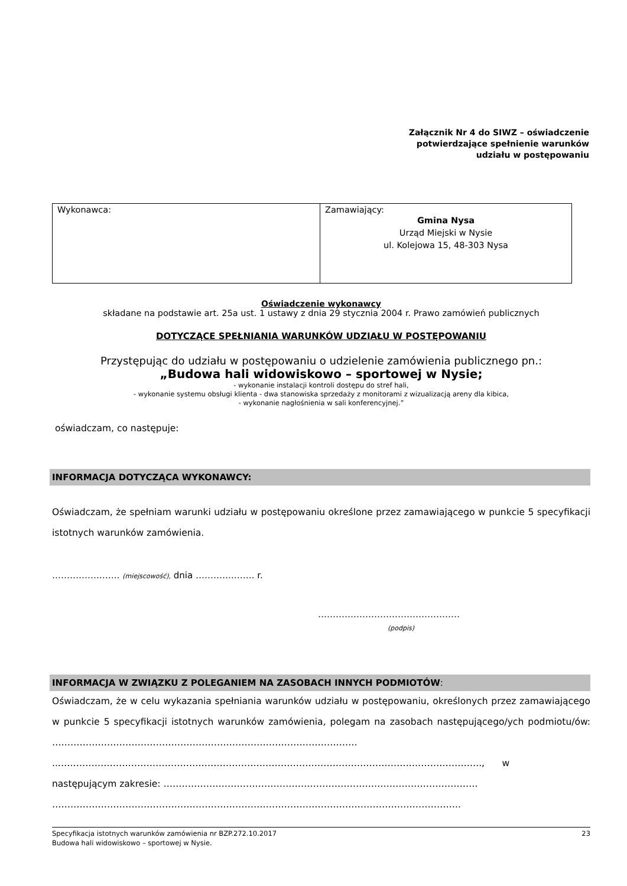Załącznik Nr 4 do SIWZ – oświadczenie
potwierdzające spełnienie warunków
udziału w postępowaniu
| Wykonawca: | Zamawiający: Gmina Nysa Urząd Miejski w Nysie ul. Kolejowa 15, 48-303 Nysa |
Oświadczenie wykonawcy
składane na podstawie art. 25a ust. 1 ustawy z dnia 29 stycznia 2004 r. Prawo zamówień publicznych
DOTYCZĄCE SPEŁNIANIA WARUNKÓW UDZIAŁU W POSTĘPOWANIU
Przystępując do udziału w postępowaniu o udzielenie zamówienia publicznego pn.:
„Budowa hali widowiskowo – sportowej w Nysie;
- wykonanie instalacji kontroli dostępu do stref hali,
- wykonanie systemu obsługi klienta - dwa stanowiska sprzedaży z monitorami z wizualizacją areny dla kibica,
- wykonanie nagłośnienia w sali konferencyjnej.”
oświadczam, co następuje:
INFORMACJA DOTYCZĄCA WYKONAWCY:
Oświadczam, że spełniam warunki udziału w postępowaniu określone przez zamawiającego w punkcie 5 specyfikacji istotnych warunków zamówienia.
…………….……. (miejscowość), dnia ………….……. r.
…………………………………………
(podpis)
INFORMACJA W ZWIĄZKU Z POLEGANIEM NA ZASOBACH INNYCH PODMIOTÓW:
Oświadczam, że w celu wykazania spełniania warunków udziału w postępowaniu, określonych przez zamawiającego w punkcie 5 specyfikacji istotnych warunków zamówienia, polegam na zasobach następującego/ych podmiotu/ów: ……………………………………………………………………………………….
..……………………………………………………………………………….…………………….………………….., w
następującym zakresie: ………………………………………………………………………………………….
……………………………………………………………………………………………………………………..
Specyfikacja istotnych warunków zamówienia nr BZP.272.10.2017 23
Budowa hali widowiskowo – sportowej w Nysie.